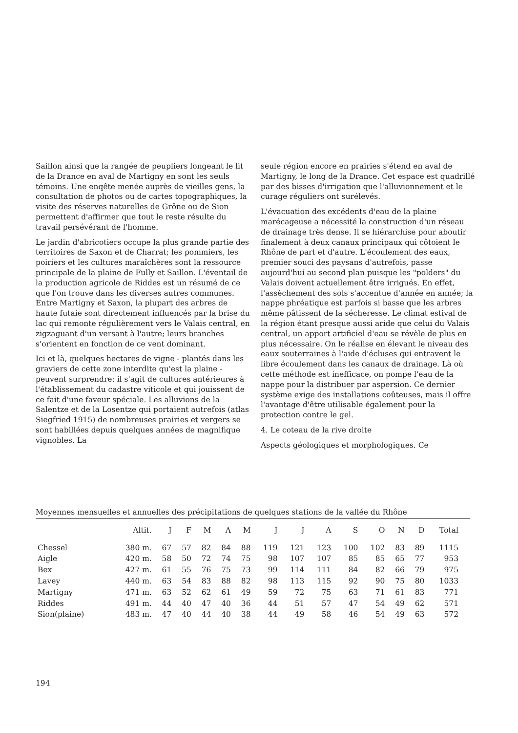Saillon ainsi que la rangée de peupliers longeant le lit de la Drance en aval de Martigny en sont les seuls témoins. Une enqête menée auprès de vieilles gens, la consultation de photos ou de cartes topographiques, la visite des réserves naturelles de Grône ou de Sion permettent d'affirmer que tout le reste résulte du travail persévérant de l'homme.
Le jardin d'abricotiers occupe la plus grande partie des territoires de Saxon et de Charrat; les pommiers, les poiriers et les cultures maraîchères sont la ressource principale de la plaine de Fully et Saillon. L'éventail de la production agricole de Riddes est un résumé de ce que l'on trouve dans les diverses autres communes. Entre Martigny et Saxon, la plupart des arbres de haute futaie sont directement influencés par la brise du lac qui remonte régulièrement vers le Valais central, en zigzaguant d'un versant à l'autre; leurs branches s'orientent en fonction de ce vent dominant.
Ici et là, quelques hectares de vigne - plantés dans les graviers de cette zone interdite qu'est la plaine - peuvent surprendre: il s'agit de cultures antérieures à l'établissement du cadastre viticole et qui jouissent de ce fait d'une faveur spéciale. Les alluvions de la Salentze et de la Losentze qui portaient autrefois (atlas Siegfried 1915) de nombreuses prairies et vergers se sont habillées depuis quelques années de magnifique vignobles. La
seule région encore en prairies s'étend en aval de Martigny, le long de la Drance. Cet espace est quadrillé par des bisses d'irrigation que l'alluvionnement et le curage réguliers ont surélevés.
L'évacuation des excédents d'eau de la plaine marécageuse a nécessité la construction d'un réseau de drainage très dense. Il se hiérarchise pour aboutir finalement à deux canaux principaux qui côtoient le Rhône de part et d'autre. L'écoulement des eaux, premier souci des paysans d'autrefois, passe aujourd'hui au second plan puisque les "polders" du Valais doivent actuellement être irrigués. En effet, l'assèchement des sols s'accentue d'année en année; la nappe phréatique est parfois si basse que les arbres même pâtissent de la sécheresse. Le climat estival de la région étant presque aussi aride que celui du Valais central, un apport artificiel d'eau se révèle de plus en plus nécessaire. On le réalise en élevant le niveau des eaux souterraines à l'aide d'écluses qui entravent le libre écoulement dans les canaux de drainage. Là où cette méthode est inefficace, on pompe l'eau de la nappe pour la distribuer par aspersion. Ce dernier système exige des installations coûteuses, mais il offre l'avantage d'être utilisable également pour la protection contre le gel.
4. Le coteau de la rive droite
Aspects géologiques et morphologiques. Ce
Moyennes mensuelles et annuelles des précipitations de quelques stations de la vallée du Rhône
| | Altit. | J | F | M | A | M | J | J | A | S | O | N | D | Total |
| --- | --- | --- | --- | --- | --- | --- | --- | --- | --- | --- | --- | --- | --- | --- |
| Chessel | 380 m. | 67 | 57 | 82 | 84 | 88 | 119 | 121 | 123 | 100 | 102 | 83 | 89 | 1115 |
| Aigle | 420 m. | 58 | 50 | 72 | 74 | 75 | 98 | 107 | 107 | 85 | 85 | 65 | 77 | 953 |
| Bex | 427 m. | 61 | 55 | 76 | 75 | 73 | 99 | 114 | 111 | 84 | 82 | 66 | 79 | 975 |
| Lavey | 440 m. | 63 | 54 | 83 | 88 | 82 | 98 | 113 | 115 | 92 | 90 | 75 | 80 | 1033 |
| Martigny | 471 m. | 63 | 52 | 62 | 61 | 49 | 59 | 72 | 75 | 63 | 71 | 61 | 83 | 771 |
| Riddes | 491 m. | 44 | 40 | 47 | 40 | 36 | 44 | 51 | 57 | 47 | 54 | 49 | 62 | 571 |
| Sion(plaine) | 483 m. | 47 | 40 | 44 | 40 | 38 | 44 | 49 | 58 | 46 | 54 | 49 | 63 | 572 |
194